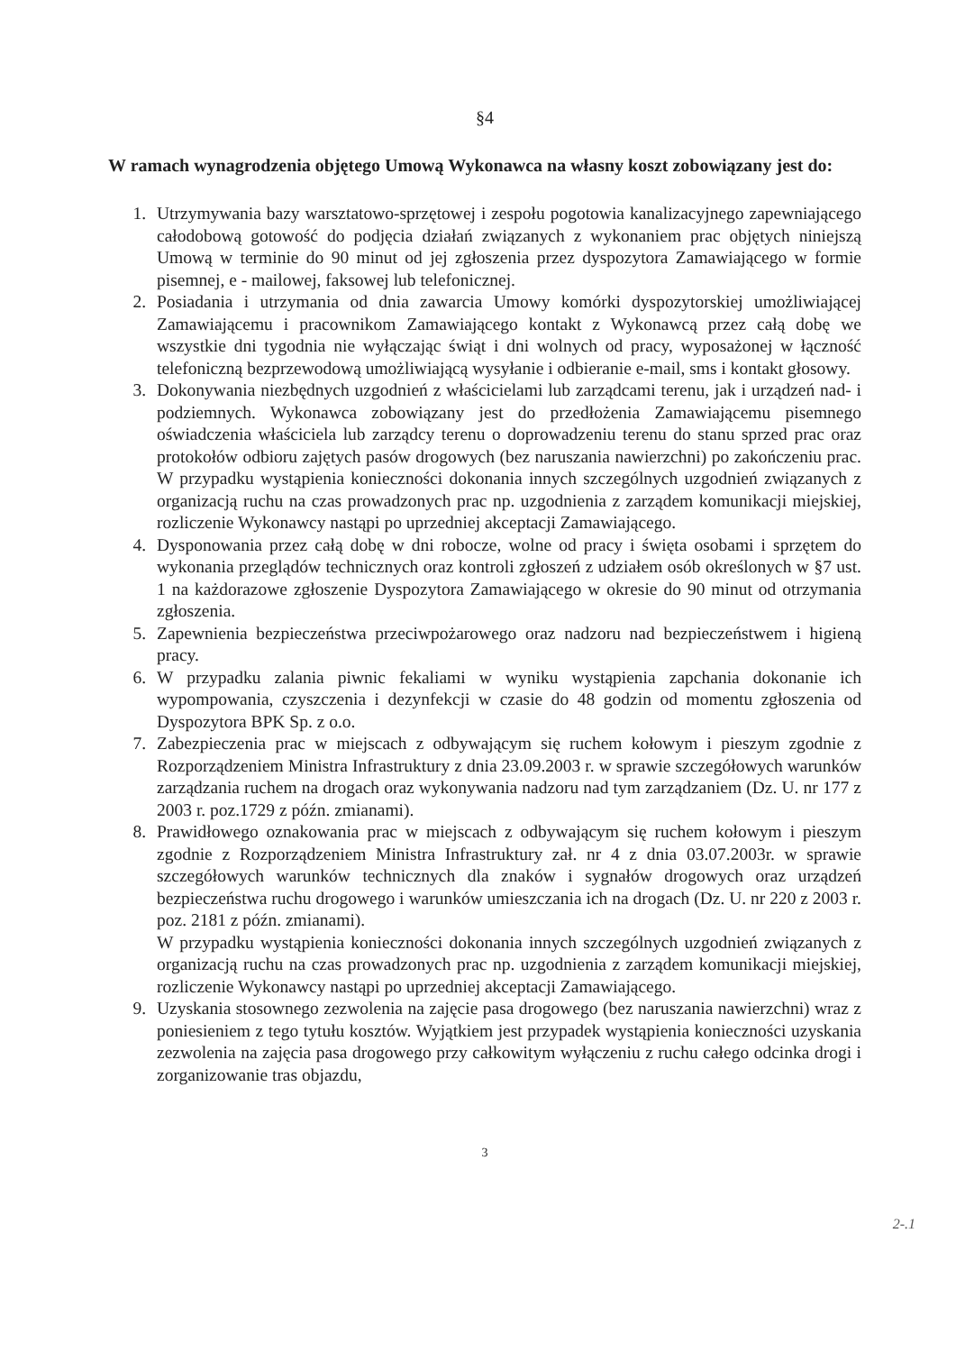§4
W ramach wynagrodzenia objętego Umową Wykonawca na własny koszt zobowiązany jest do:
1. Utrzymywania bazy warsztatowo-sprzętowej i zespołu pogotowia kanalizacyjnego zapewniającego całodobową gotowość do podjęcia działań związanych z wykonaniem prac objętych niniejszą Umową w terminie do 90 minut od jej zgłoszenia przez dyspozytora Zamawiającego w formie pisemnej, e - mailowej, faksowej lub telefonicznej.
2. Posiadania i utrzymania od dnia zawarcia Umowy komórki dyspozytorskiej umożliwiającej Zamawiającemu i pracownikom Zamawiającego kontakt z Wykonawcą przez całą dobę we wszystkie dni tygodnia nie wyłączając świąt i dni wolnych od pracy, wyposażonej w łączność telefoniczną bezprzewodową umożliwiającą wysyłanie i odbieranie e-mail, sms i kontakt głosowy.
3. Dokonywania niezbędnych uzgodnień z właścicielami lub zarządcami terenu, jak i urządzeń nad- i podziemnych. Wykonawca zobowiązany jest do przedłożenia Zamawiającemu pisemnego oświadczenia właściciela lub zarządcy terenu o doprowadzeniu terenu do stanu sprzed prac oraz protokołów odbioru zajętych pasów drogowych (bez naruszania nawierzchni) po zakończeniu prac. W przypadku wystąpienia konieczności dokonania innych szczególnych uzgodnień związanych z organizacją ruchu na czas prowadzonych prac np. uzgodnienia z zarządem komunikacji miejskiej, rozliczenie Wykonawcy nastąpi po uprzedniej akceptacji Zamawiającego.
4. Dysponowania przez całą dobę w dni robocze, wolne od pracy i święta osobami i sprzętem do wykonania przeglądów technicznych oraz kontroli zgłoszeń z udziałem osób określonych w §7 ust. 1 na każdorazowe zgłoszenie Dyspozytora Zamawiającego w okresie do 90 minut od otrzymania zgłoszenia.
5. Zapewnienia bezpieczeństwa przeciwpożarowego oraz nadzoru nad bezpieczeństwem i higieną pracy.
6. W przypadku zalania piwnic fekaliami w wyniku wystąpienia zapchania dokonanie ich wypompowania, czyszczenia i dezynfekcji w czasie do 48 godzin od momentu zgłoszenia od Dyspozytora BPK Sp. z o.o.
7. Zabezpieczenia prac w miejscach z odbywającym się ruchem kołowym i pieszym zgodnie z Rozporządzeniem Ministra Infrastruktury z dnia 23.09.2003 r. w sprawie szczegółowych warunków zarządzania ruchem na drogach oraz wykonywania nadzoru nad tym zarządzaniem (Dz. U. nr 177 z 2003 r. poz.1729 z późn. zmianami).
8. Prawidłowego oznakowania prac w miejscach z odbywającym się ruchem kołowym i pieszym zgodnie z Rozporządzeniem Ministra Infrastruktury zał. nr 4 z dnia 03.07.2003r. w sprawie szczegółowych warunków technicznych dla znaków i sygnałów drogowych oraz urządzeń bezpieczeństwa ruchu drogowego i warunków umieszczania ich na drogach (Dz. U. nr 220 z 2003 r. poz. 2181 z późn. zmianami).
W przypadku wystąpienia konieczności dokonania innych szczególnych uzgodnień związanych z organizacją ruchu na czas prowadzonych prac np. uzgodnienia z zarządem komunikacji miejskiej, rozliczenie Wykonawcy nastąpi po uprzedniej akceptacji Zamawiającego.
9. Uzyskania stosownego zezwolenia na zajęcie pasa drogowego (bez naruszania nawierzchni) wraz z poniesieniem z tego tytułu kosztów. Wyjątkiem jest przypadek wystąpienia konieczności uzyskania zezwolenia na zajęcia pasa drogowego przy całkowitym wyłączeniu z ruchu całego odcinka drogi i zorganizowanie tras objazdu,
3
2-.1